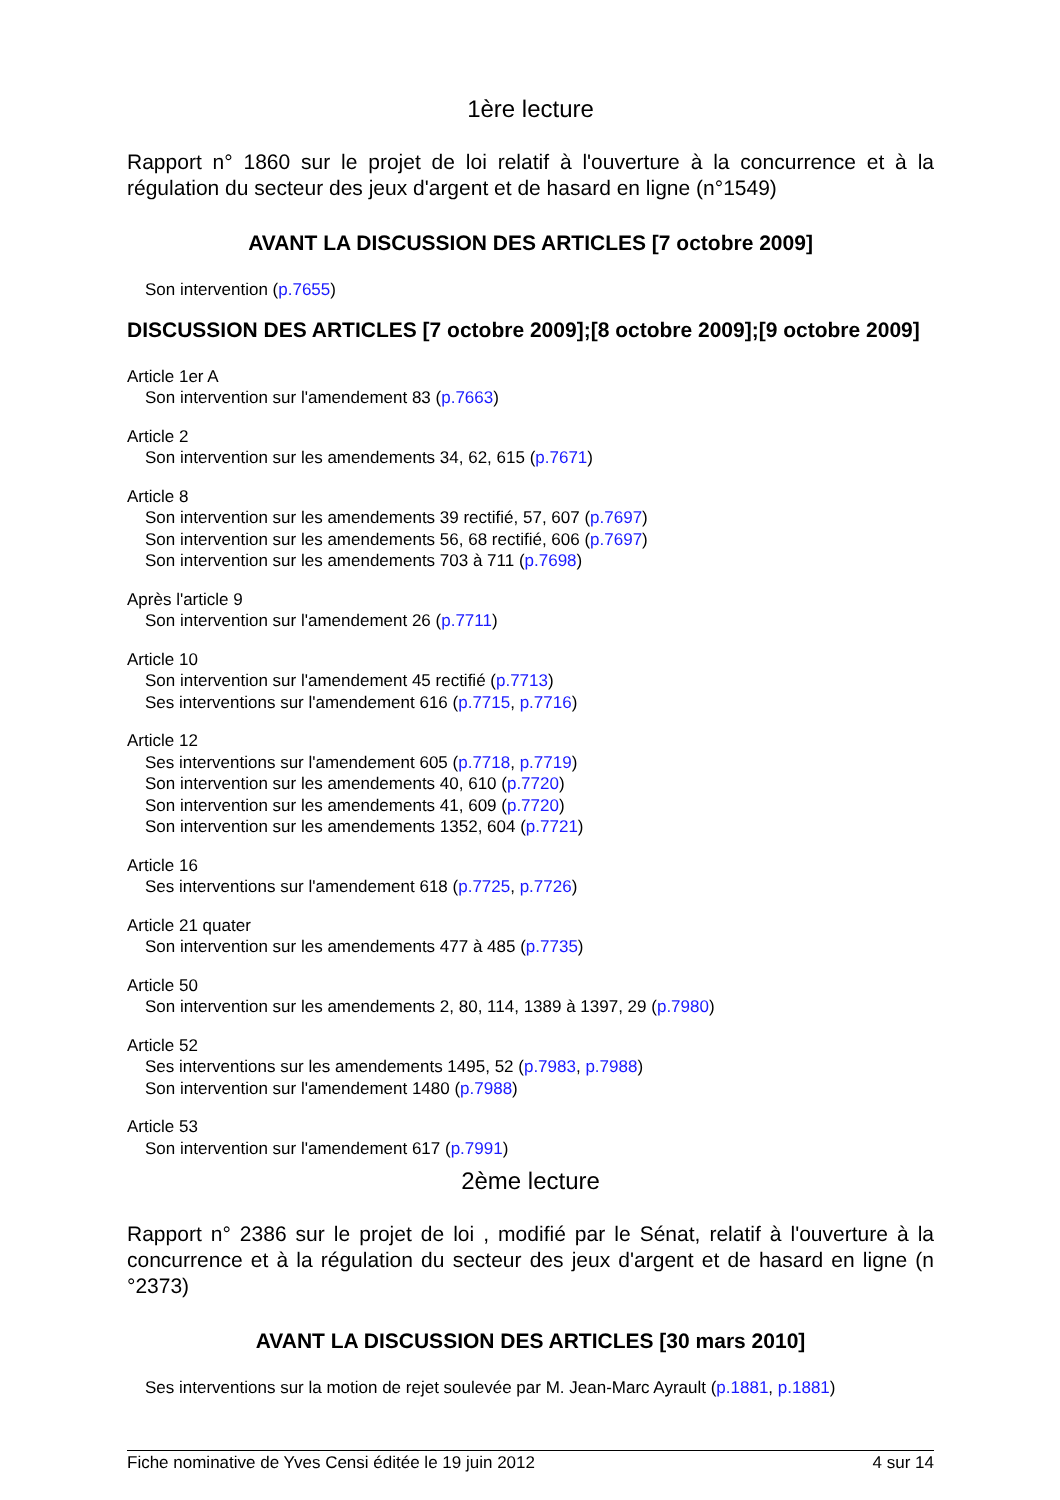1ère lecture
Rapport n° 1860 sur le projet de loi relatif à l'ouverture à la concurrence et à la régulation du secteur des jeux d'argent et de hasard en ligne (n°1549)
AVANT LA DISCUSSION DES ARTICLES [7 octobre 2009]
Son intervention (p.7655)
DISCUSSION DES ARTICLES [7 octobre 2009];[8 octobre 2009];[9 octobre 2009]
Article 1er A
Son intervention sur l'amendement 83 (p.7663)
Article 2
Son intervention sur les amendements 34, 62, 615 (p.7671)
Article 8
Son intervention sur les amendements 39 rectifié, 57, 607 (p.7697)
Son intervention sur les amendements 56, 68 rectifié, 606 (p.7697)
Son intervention sur les amendements 703 à 711 (p.7698)
Après l'article 9
Son intervention sur l'amendement 26 (p.7711)
Article 10
Son intervention sur l'amendement 45 rectifié (p.7713)
Ses interventions sur l'amendement 616 (p.7715, p.7716)
Article 12
Ses interventions sur l'amendement 605 (p.7718, p.7719)
Son intervention sur les amendements 40, 610 (p.7720)
Son intervention sur les amendements 41, 609 (p.7720)
Son intervention sur les amendements 1352, 604 (p.7721)
Article 16
Ses interventions sur l'amendement 618 (p.7725, p.7726)
Article 21 quater
Son intervention sur les amendements 477 à 485 (p.7735)
Article 50
Son intervention sur les amendements 2, 80, 114, 1389 à 1397, 29 (p.7980)
Article 52
Ses interventions sur les amendements 1495, 52 (p.7983, p.7988)
Son intervention sur l'amendement 1480 (p.7988)
Article 53
Son intervention sur l'amendement 617 (p.7991)
2ème lecture
Rapport n° 2386 sur le projet de loi , modifié par le Sénat, relatif à l'ouverture à la concurrence et à la régulation du secteur des jeux d'argent et de hasard en ligne (n °2373)
AVANT LA DISCUSSION DES ARTICLES [30 mars 2010]
Ses interventions sur la motion de rejet soulevée par M. Jean-Marc Ayrault (p.1881, p.1881)
Fiche nominative de Yves Censi éditée le 19 juin 2012 4 sur 14